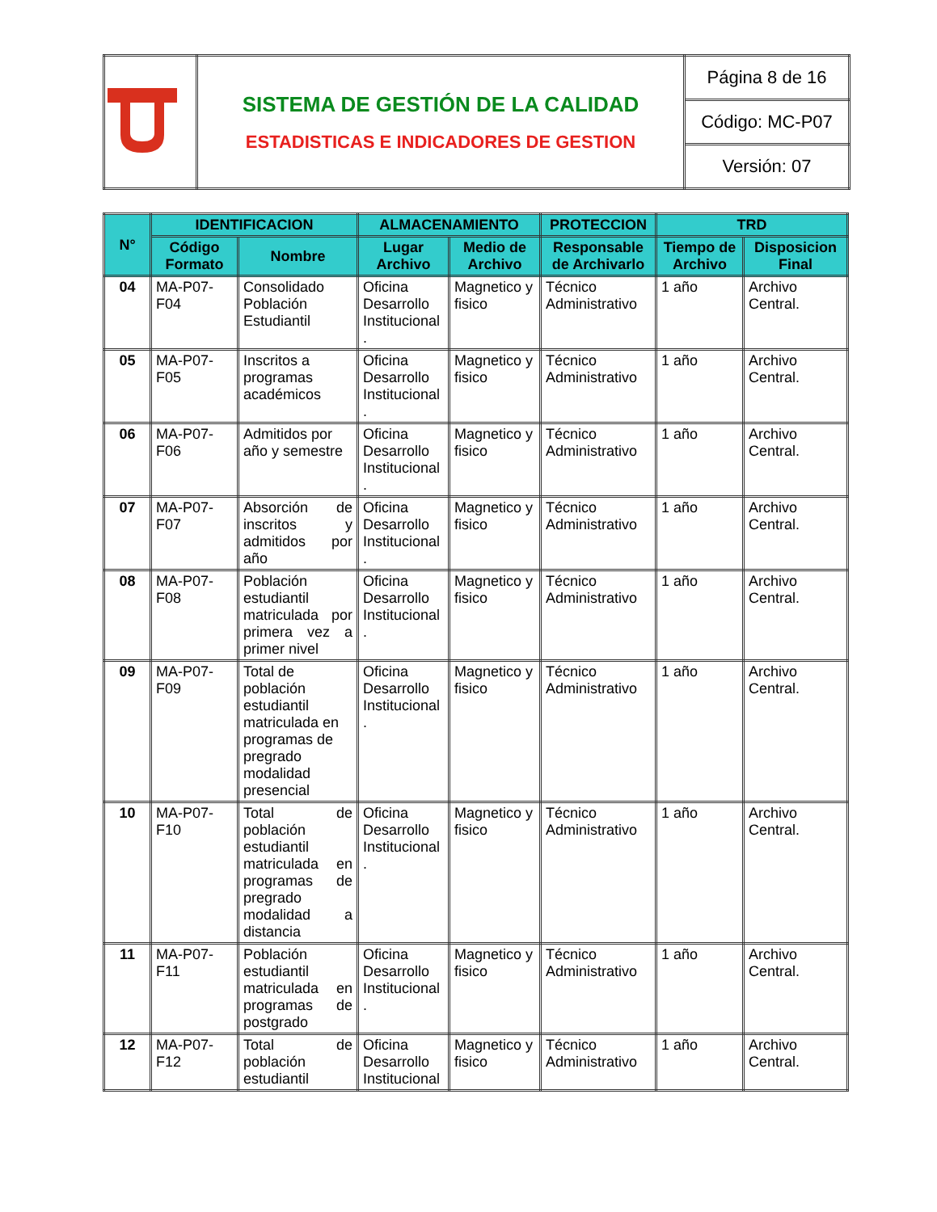| | SISTEMA DE GESTIÓN DE LA CALIDAD ESTADISTICAS E INDICADORES DE GESTION | Página 8 de 16 |
| | | Código: MC-P07 |
| | | Versión: 07 |
| N° | IDENTIFICACION | | ALMACENAMIENTO | | PROTECCION | TRD | |
| --- | --- | --- | --- | --- | --- | --- | --- |
| | Código Formato | Nombre | Lugar Archivo | Medio de Archivo | Responsable de Archivarlo | Tiempo de Archivo | Disposicion Final |
| 04 | MA-P07-F04 | Consolidado Población Estudiantil | Oficina Desarrollo Institucional . | Magnetico y fisico | Técnico Administrativo | 1 año | Archivo Central. |
| 05 | MA-P07-F05 | Inscritos a programas académicos | Oficina Desarrollo Institucional . | Magnetico y fisico | Técnico Administrativo | 1 año | Archivo Central. |
| 06 | MA-P07-F06 | Admitidos por año y semestre | Oficina Desarrollo Institucional . | Magnetico y fisico | Técnico Administrativo | 1 año | Archivo Central. |
| 07 | MA-P07-F07 | Absorción de inscritos y admitidos por año | Oficina Desarrollo Institucional . | Magnetico y fisico | Técnico Administrativo | 1 año | Archivo Central. |
| 08 | MA-P07-F08 | Población estudiantil matriculada por primera vez a primer nivel | Oficina Desarrollo Institucional . | Magnetico y fisico | Técnico Administrativo | 1 año | Archivo Central. |
| 09 | MA-P07-F09 | Total de población estudiantil matriculada en programas de pregrado modalidad presencial | Oficina Desarrollo Institucional . | Magnetico y fisico | Técnico Administrativo | 1 año | Archivo Central. |
| 10 | MA-P07-F10 | Total de población estudiantil matriculada en programas de pregrado modalidad a distancia | Oficina Desarrollo Institucional . | Magnetico y fisico | Técnico Administrativo | 1 año | Archivo Central. |
| 11 | MA-P07-F11 | Población estudiantil matriculada en programas de postgrado | Oficina Desarrollo Institucional . | Magnetico y fisico | Técnico Administrativo | 1 año | Archivo Central. |
| 12 | MA-P07-F12 | Total de población estudiantil | Oficina Desarrollo Institucional | Magnetico y fisico | Técnico Administrativo | 1 año | Archivo Central. |